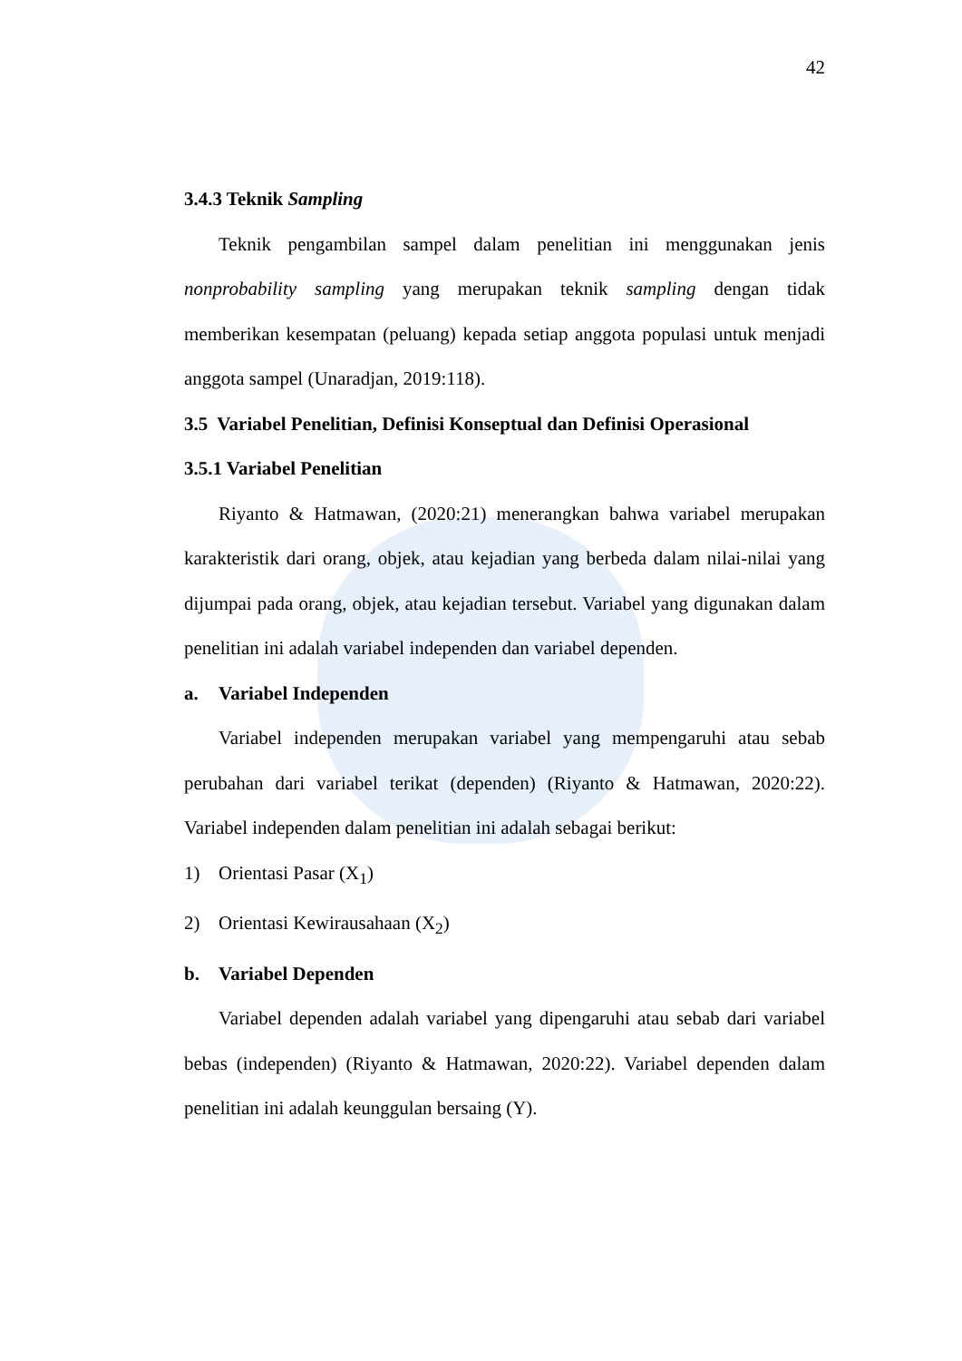42
3.4.3 Teknik Sampling
Teknik pengambilan sampel dalam penelitian ini menggunakan jenis nonprobability sampling yang merupakan teknik sampling dengan tidak memberikan kesempatan (peluang) kepada setiap anggota populasi untuk menjadi anggota sampel (Unaradjan, 2019:118).
3.5 Variabel Penelitian, Definisi Konseptual dan Definisi Operasional
3.5.1 Variabel Penelitian
Riyanto & Hatmawan, (2020:21) menerangkan bahwa variabel merupakan karakteristik dari orang, objek, atau kejadian yang berbeda dalam nilai-nilai yang dijumpai pada orang, objek, atau kejadian tersebut. Variabel yang digunakan dalam penelitian ini adalah variabel independen dan variabel dependen.
a. Variabel Independen
Variabel independen merupakan variabel yang mempengaruhi atau sebab perubahan dari variabel terikat (dependen) (Riyanto & Hatmawan, 2020:22). Variabel independen dalam penelitian ini adalah sebagai berikut:
1) Orientasi Pasar (X<sub>1</sub>)
2) Orientasi Kewirausahaan (X<sub>2</sub>)
b. Variabel Dependen
Variabel dependen adalah variabel yang dipengaruhi atau sebab dari variabel bebas (independen) (Riyanto & Hatmawan, 2020:22). Variabel dependen dalam penelitian ini adalah keunggulan bersaing (Y).